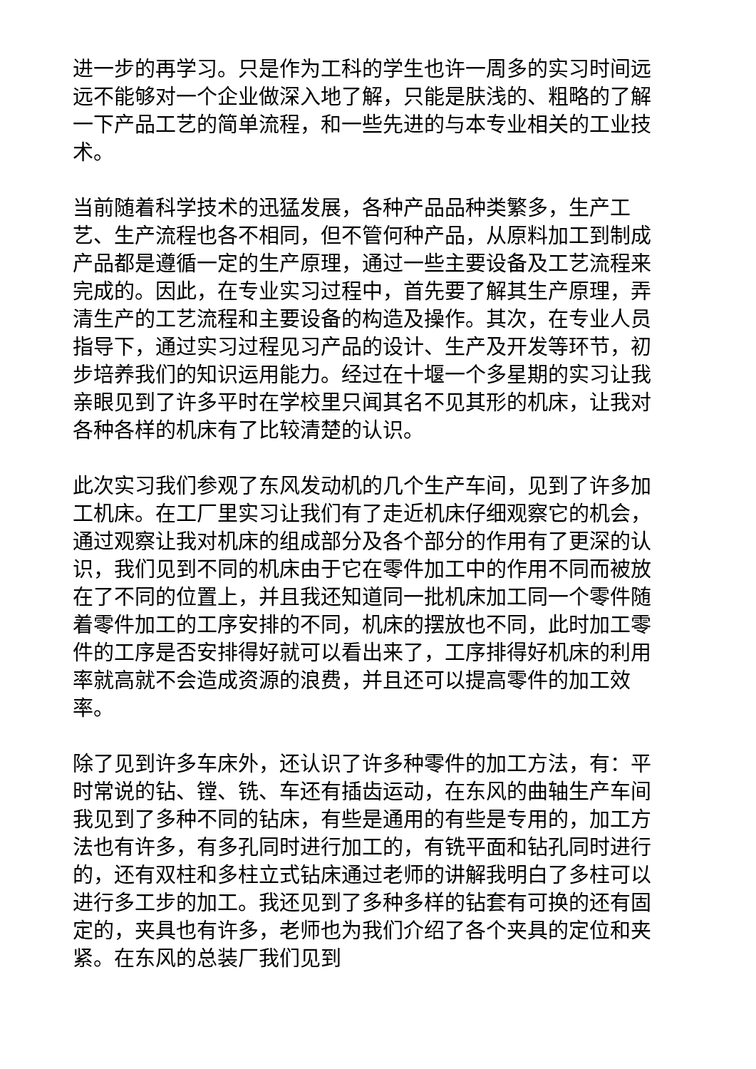进一步的再学习。只是作为工科的学生也许一周多的实习时间远远不能够对一个企业做深入地了解，只能是肤浅的、粗略的了解一下产品工艺的简单流程，和一些先进的与本专业相关的工业技术。
当前随着科学技术的迅猛发展，各种产品品种类繁多，生产工艺、生产流程也各不相同，但不管何种产品，从原料加工到制成产品都是遵循一定的生产原理，通过一些主要设备及工艺流程来完成的。因此，在专业实习过程中，首先要了解其生产原理，弄清生产的工艺流程和主要设备的构造及操作。其次，在专业人员指导下，通过实习过程见习产品的设计、生产及开发等环节，初步培养我们的知识运用能力。经过在十堰一个多星期的实习让我亲眼见到了许多平时在学校里只闻其名不见其形的机床，让我对各种各样的机床有了比较清楚的认识。
此次实习我们参观了东风发动机的几个生产车间，见到了许多加工机床。在工厂里实习让我们有了走近机床仔细观察它的机会，通过观察让我对机床的组成部分及各个部分的作用有了更深的认识，我们见到不同的机床由于它在零件加工中的作用不同而被放在了不同的位置上，并且我还知道同一批机床加工同一个零件随着零件加工的工序安排的不同，机床的摆放也不同，此时加工零件的工序是否安排得好就可以看出来了，工序排得好机床的利用率就高就不会造成资源的浪费，并且还可以提高零件的加工效率。
除了见到许多车床外，还认识了许多种零件的加工方法，有：平时常说的钻、镗、铣、车还有插齿运动，在东风的曲轴生产车间我见到了多种不同的钻床，有些是通用的有些是专用的，加工方法也有许多，有多孔同时进行加工的，有铣平面和钻孔同时进行的，还有双柱和多柱立式钻床通过老师的讲解我明白了多柱可以进行多工步的加工。我还见到了多种多样的钻套有可换的还有固定的，夹具也有许多，老师也为我们介绍了各个夹具的定位和夹紧。在东风的总装厂我们见到